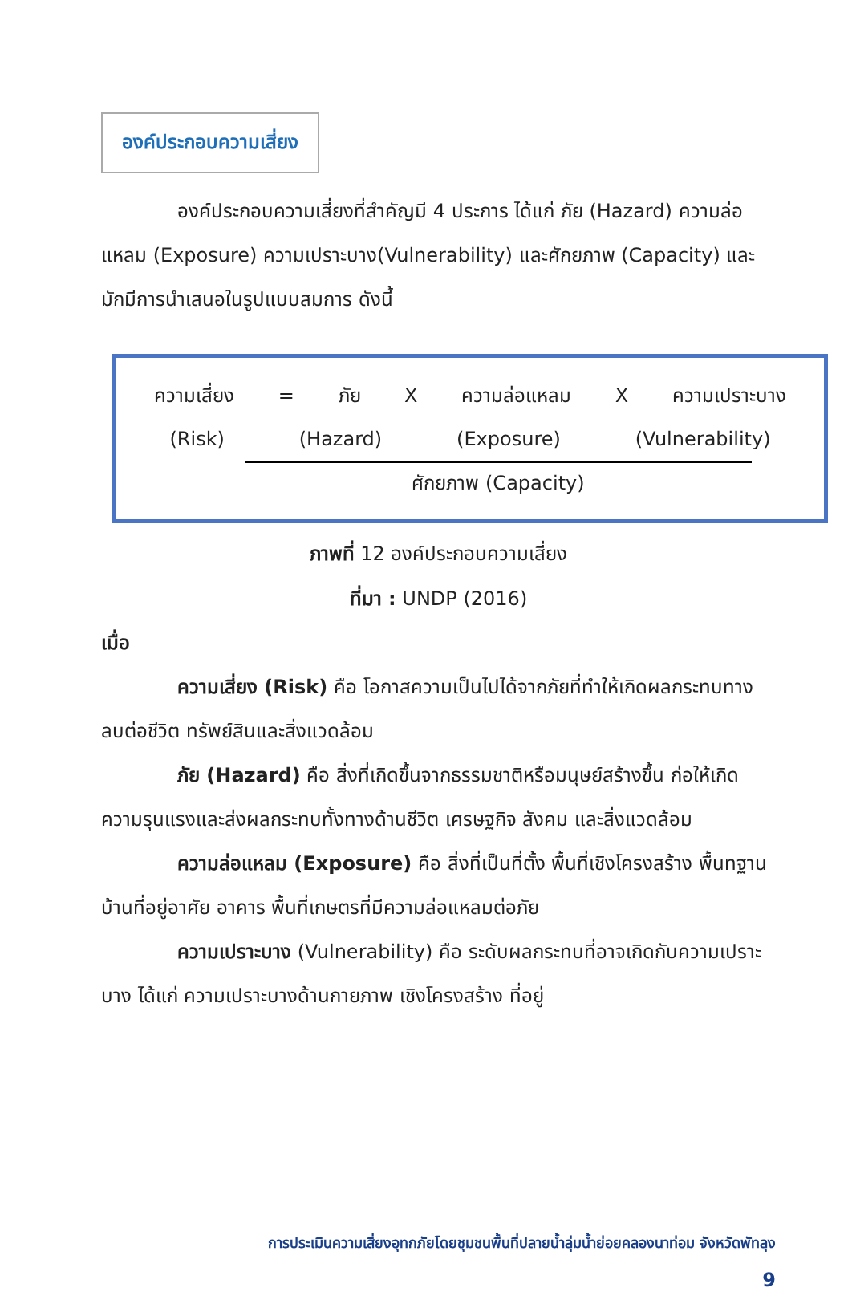องค์ประกอบความเสี่ยง
องค์ประกอบความเสี่ยงที่สำคัญมี 4 ประการ ได้แก่ ภัย (Hazard) ความล่อแหลม (Exposure) ความเปราะบาง(Vulnerability) และศักยภาพ (Capacity) และมักมีการนำเสนอในรูปแบบสมการ ดังนี้
ความเสี่ยง = ภัย X ความล่อแหลม X ความเปราะบาง
(Risk) (Hazard) (Exposure) (Vulnerability)
ศักยภาพ (Capacity)
ภาพที่ 12 องค์ประกอบความเสี่ยง
ที่มา : UNDP (2016)
เมื่อ
ความเสี่ยง (Risk) คือ โอกาสความเป็นไปได้จากภัยที่ทำให้เกิดผลกระทบทางลบต่อชีวิต ทรัพย์สินและสิ่งแวดล้อม
ภัย (Hazard) คือ สิ่งที่เกิดขึ้นจากธรรมชาติหรือมนุษย์สร้างขึ้น ก่อให้เกิดความรุนแรงและส่งผลกระทบทั้งทางด้านชีวิต เศรษฐกิจ สังคม และสิ่งแวดล้อม
ความล่อแหลม (Exposure) คือ สิ่งที่เป็นที่ตั้ง พื้นที่เชิงโครงสร้าง พื้นทฐานบ้านที่อยู่อาศัย อาคาร พื้นที่เกษตรที่มีความล่อแหลมต่อภัย
ความเปราะบาง (Vulnerability) คือ ระดับผลกระทบที่อาจเกิดกับความเปราะบาง ได้แก่ ความเปราะบางด้านกายภาพ เชิงโครงสร้าง ที่อยู่
การประเมินความเสี่ยงอุทกภัยโดยชุมชนพื้นที่ปลายน้ำลุ่มน้ำย่อยคลองนาท่อม จังหวัดพัทลุง
9